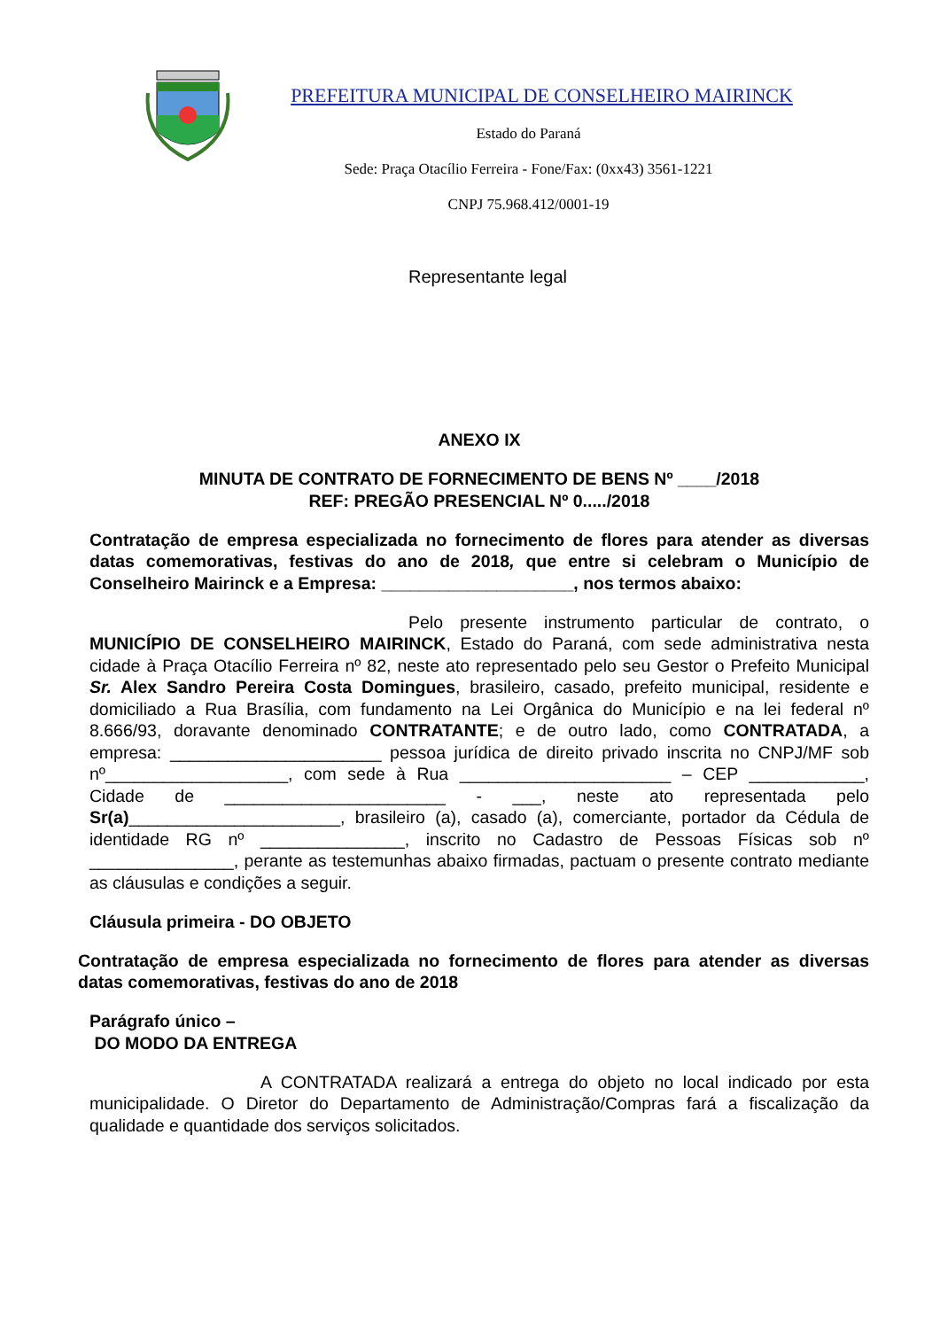PREFEITURA MUNICIPAL DE CONSELHEIRO MAIRINCK
Estado do Paraná
Sede: Praça Otacílio Ferreira - Fone/Fax: (0xx43) 3561-1221
CNPJ 75.968.412/0001-19
Representante legal
ANEXO IX
MINUTA DE CONTRATO DE FORNECIMENTO DE BENS Nº ____/2018
REF: PREGÃO PRESENCIAL Nº 0...../2018
Contratação de empresa especializada no fornecimento de flores para atender as diversas datas comemorativas, festivas do ano de 2018, que entre si celebram o Município de Conselheiro Mairinck e a Empresa: ____________________, nos termos abaixo:
Pelo presente instrumento particular de contrato, o MUNICÍPIO DE CONSELHEIRO MAIRINCK, Estado do Paraná, com sede administrativa nesta cidade à Praça Otacílio Ferreira nº 82, neste ato representado pelo seu Gestor o Prefeito Municipal Sr. Alex Sandro Pereira Costa Domingues, brasileiro, casado, prefeito municipal, residente e domiciliado a Rua Brasília, com fundamento na Lei Orgânica do Município e na lei federal nº 8.666/93, doravante denominado CONTRATANTE; e de outro lado, como CONTRATADA, a empresa: ______________________ pessoa jurídica de direito privado inscrita no CNPJ/MF sob nº___________________, com sede à Rua ______________________ – CEP ____________, Cidade de _______________________ - ___, neste ato representada pelo Sr(a)______________________, brasileiro (a), casado (a), comerciante, portador da Cédula de identidade RG nº _______________, inscrito no Cadastro de Pessoas Físicas sob nº _______________, perante as testemunhas abaixo firmadas, pactuam o presente contrato mediante as cláusulas e condições a seguir.
Cláusula primeira - DO OBJETO
Contratação de empresa especializada no fornecimento de flores para atender as diversas datas comemorativas, festivas do ano de 2018
Parágrafo único –
DO MODO DA ENTREGA
A CONTRATADA realizará a entrega do objeto no local indicado por esta municipalidade. O Diretor do Departamento de Administração/Compras fará a fiscalização da qualidade e quantidade dos serviços solicitados.